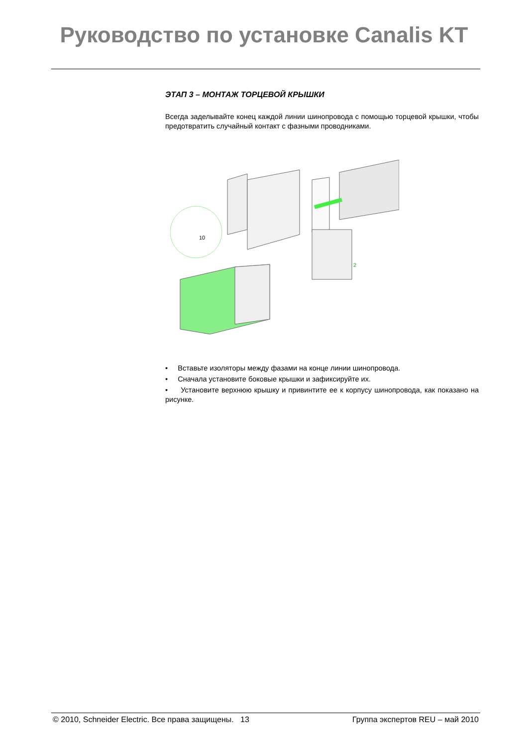Руководство по установке Canalis KT
ЭТАП 3 – МОНТАЖ ТОРЦЕВОЙ КРЫШКИ
Всегда заделывайте конец каждой линии шинопровода с помощью торцевой крышки, чтобы предотвратить случайный контакт с фазными проводниками.
10
2
• Вставьте изоляторы между фазами на конце линии шинопровода.
• Сначала установите боковые крышки и зафиксируйте их.
• Установите верхнюю крышку и привинтите ее к корпусу шинопровода, как показано на рисунке.
© 2010, Schneider Electric. Все права защищены. 13 Группа экспертов REU – май 2010